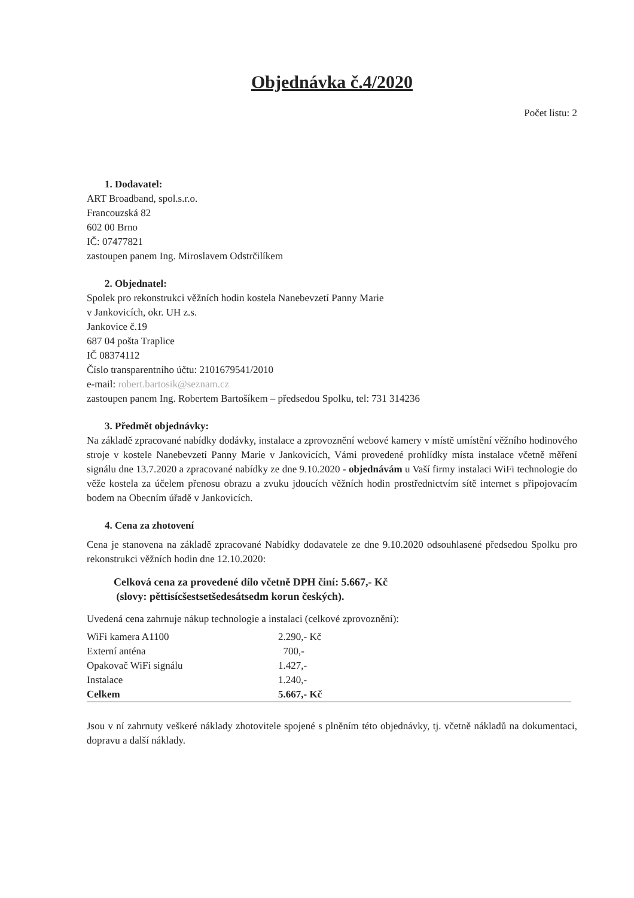Objednávka č.4/2020
Počet listu: 2
1. Dodavatel:
ART Broadband, spol.s.r.o.
Francouzská 82
602 00 Brno
IČ: 07477821
zastoupen panem Ing. Miroslavem Odstrčilíkem
2. Objednatel:
Spolek pro rekonstrukci věžních hodin kostela Nanebevzetí Panny Marie
v Jankovicích, okr. UH z.s.
Jankovice č.19
687 04 pošta Traplice
IČ 08374112
Číslo transparentního účtu: 2101679541/2010
e-mail: robert.bartosik@seznam.cz
zastoupen panem Ing. Robertem Bartošíkem – předsedou Spolku, tel: 731 314236
3. Předmět objednávky:
Na základě zpracované nabídky dodávky, instalace a zprovoznění webové kamery v místě umístění věžního hodinového stroje v kostele Nanebevzetí Panny Marie v Jankovicích, Vámi provedené prohlídky místa instalace včetně měření signálu dne 13.7.2020 a zpracované nabídky ze dne 9.10.2020 - objednávám u Vaší firmy instalaci WiFi technologie do věže kostela za účelem přenosu obrazu a zvuku jdoucích věžních hodin prostřednictvím sítě internet s připojovacím bodem na Obecním úřadě v Jankovicích.
4. Cena za zhotovení
Cena je stanovena na základě zpracované Nabídky dodavatele ze dne 9.10.2020 odsouhlasené předsedou Spolku pro rekonstrukci věžních hodin dne 12.10.2020:
Celková cena za provedené dílo včetně DPH činí: 5.667,- Kč
(slovy: pěttisícšestsetšedesátsedm korun českých).
Uvedená cena zahrnuje nákup technologie a instalaci (celkové zprovoznění):
| WiFi kamera A1100 | 2.290,- Kč |
| Externí anténa | 700,- |
| Opakovač WiFi signálu | 1.427,- |
| Instalace | 1.240,- |
| Celkem | 5.667,- Kč |
Jsou v ní zahrnuty veškeré náklady zhotovitele spojené s plněním této objednávky, tj. včetně nákladů na dokumentaci, dopravu a další náklady.